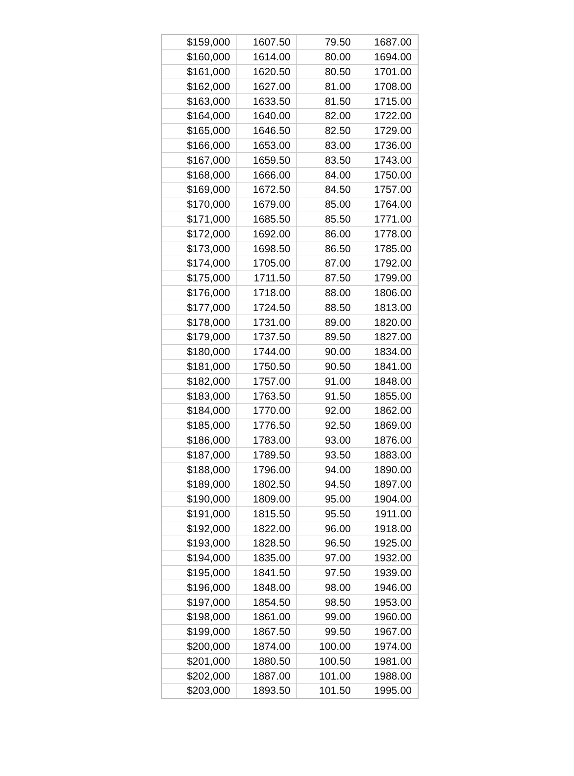| $159,000 | 1607.50 | 79.50 | 1687.00 |
| $160,000 | 1614.00 | 80.00 | 1694.00 |
| $161,000 | 1620.50 | 80.50 | 1701.00 |
| $162,000 | 1627.00 | 81.00 | 1708.00 |
| $163,000 | 1633.50 | 81.50 | 1715.00 |
| $164,000 | 1640.00 | 82.00 | 1722.00 |
| $165,000 | 1646.50 | 82.50 | 1729.00 |
| $166,000 | 1653.00 | 83.00 | 1736.00 |
| $167,000 | 1659.50 | 83.50 | 1743.00 |
| $168,000 | 1666.00 | 84.00 | 1750.00 |
| $169,000 | 1672.50 | 84.50 | 1757.00 |
| $170,000 | 1679.00 | 85.00 | 1764.00 |
| $171,000 | 1685.50 | 85.50 | 1771.00 |
| $172,000 | 1692.00 | 86.00 | 1778.00 |
| $173,000 | 1698.50 | 86.50 | 1785.00 |
| $174,000 | 1705.00 | 87.00 | 1792.00 |
| $175,000 | 1711.50 | 87.50 | 1799.00 |
| $176,000 | 1718.00 | 88.00 | 1806.00 |
| $177,000 | 1724.50 | 88.50 | 1813.00 |
| $178,000 | 1731.00 | 89.00 | 1820.00 |
| $179,000 | 1737.50 | 89.50 | 1827.00 |
| $180,000 | 1744.00 | 90.00 | 1834.00 |
| $181,000 | 1750.50 | 90.50 | 1841.00 |
| $182,000 | 1757.00 | 91.00 | 1848.00 |
| $183,000 | 1763.50 | 91.50 | 1855.00 |
| $184,000 | 1770.00 | 92.00 | 1862.00 |
| $185,000 | 1776.50 | 92.50 | 1869.00 |
| $186,000 | 1783.00 | 93.00 | 1876.00 |
| $187,000 | 1789.50 | 93.50 | 1883.00 |
| $188,000 | 1796.00 | 94.00 | 1890.00 |
| $189,000 | 1802.50 | 94.50 | 1897.00 |
| $190,000 | 1809.00 | 95.00 | 1904.00 |
| $191,000 | 1815.50 | 95.50 | 1911.00 |
| $192,000 | 1822.00 | 96.00 | 1918.00 |
| $193,000 | 1828.50 | 96.50 | 1925.00 |
| $194,000 | 1835.00 | 97.00 | 1932.00 |
| $195,000 | 1841.50 | 97.50 | 1939.00 |
| $196,000 | 1848.00 | 98.00 | 1946.00 |
| $197,000 | 1854.50 | 98.50 | 1953.00 |
| $198,000 | 1861.00 | 99.00 | 1960.00 |
| $199,000 | 1867.50 | 99.50 | 1967.00 |
| $200,000 | 1874.00 | 100.00 | 1974.00 |
| $201,000 | 1880.50 | 100.50 | 1981.00 |
| $202,000 | 1887.00 | 101.00 | 1988.00 |
| $203,000 | 1893.50 | 101.50 | 1995.00 |